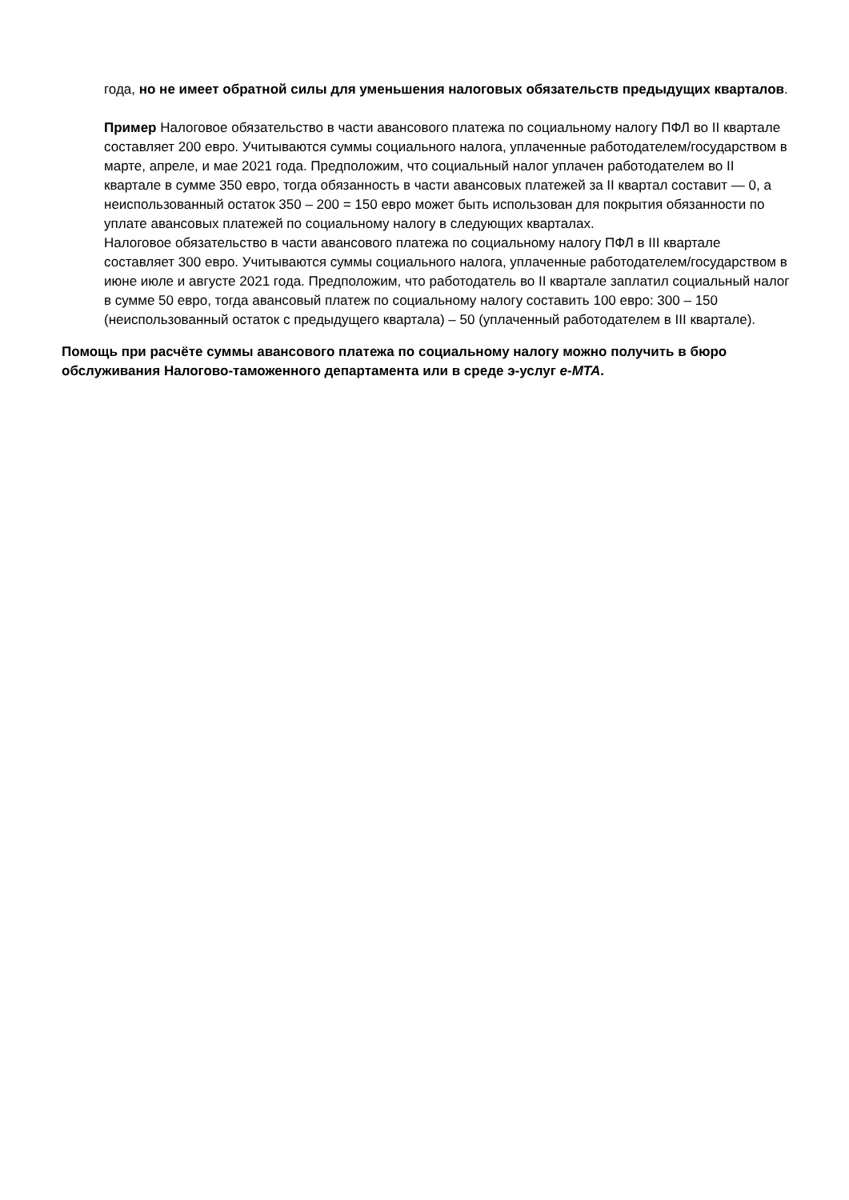года, но не имеет обратной силы для уменьшения налоговых обязательств предыдущих кварталов.
Пример Налоговое обязательство в части авансового платежа по социальному налогу ПФЛ во II квартале составляет 200 евро. Учитываются суммы социального налога, уплаченные работодателем/государством в марте, апреле, и мае 2021 года. Предположим, что социальный налог уплачен работодателем во II квартале в сумме 350 евро, тогда обязанность в части авансовых платежей за II квартал составит — 0, а неиспользованный остаток 350 – 200 = 150 евро может быть использован для покрытия обязанности по уплате авансовых платежей по социальному налогу в следующих кварталах.
Налоговое обязательство в части авансового платежа по социальному налогу ПФЛ в III квартале составляет 300 евро. Учитываются суммы социального налога, уплаченные работодателем/государством в июне июле и августе 2021 года. Предположим, что работодатель во II квартале заплатил социальный налог в сумме 50 евро, тогда авансовый платеж по социальному налогу составить 100 евро: 300 – 150 (неиспользованный остаток с предыдущего квартала) – 50 (уплаченный работодателем в III квартале).
Помощь при расчёте суммы авансового платежа по социальному налогу можно получить в бюро обслуживания Налогово-таможенного департамента или в среде э-услуг e-MTA.